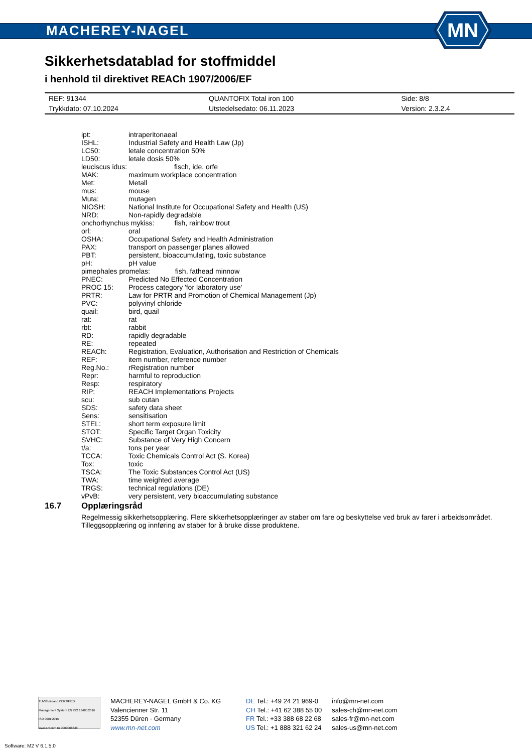MACHEREY-NAGEL
MN
Sikkerhetsdatablad for stoffmiddel
i henhold til direktivet REACh 1907/2006/EF
| REF: 91344 | QUANTOFIX Total iron 100 | Side: 8/8 |
| Trykkdato: 07.10.2024 | Utstedelsedato: 06.11.2023 | Version: 2.3.2.4 |
| ipt: | intraperitonaeal |
| ISHL: | Industrial Safety and Health Law (Jp) |
| LC50: | letale concentration 50% |
| LD50: | letale dosis 50% |
| leuciscus idus: fisch, ide, orfe | |
| MAK: | maximum workplace concentration |
| Met: | Metall |
| mus: | mouse |
| Muta: | mutagen |
| NIOSH: | National Institute for Occupational Safety and Health (US) |
| NRD: | Non-rapidly degradable |
| onchorhynchus mykiss: fish, rainbow trout | |
| orl: | oral |
| OSHA: | Occupational Safety and Health Administration |
| PAX: | transport on passenger planes allowed |
| PBT: | persistent, bioaccumulating, toxic substance |
| pH: | pH value |
| pimephales promelas: fish, fathead minnow | |
| PNEC: | Predicted No Effected Concentration |
| PROC 15: | Process category 'for laboratory use' |
| PRTR: | Law for PRTR and Promotion of Chemical Management (Jp) |
| PVC: | polyvinyl chloride |
| quail: | bird, quail |
| rat: | rat |
| rbt: | rabbit |
| RD: | rapidly degradable |
| RE: | repeated |
| REACh: | Registration, Evaluation, Authorisation and Restriction of Chemicals |
| REF: | item number, reference number |
| Reg.No.: | rRegistration number |
| Repr: | harmful to reproduction |
| Resp: | respiratory |
| RIP: | REACH Implementations Projects |
| scu: | sub cutan |
| SDS: | safety data sheet |
| Sens: | sensitisation |
| STEL: | short term exposure limit |
| STOT: | Specific Target Organ Toxicity |
| SVHC: | Substance of Very High Concern |
| t/a: | tons per year |
| TCCA: | Toxic Chemicals Control Act (S. Korea) |
| Tox: | toxic |
| TSCA: | The Toxic Substances Control Act (US) |
| TWA: | time weighted average |
| TRGS: | technical regulations (DE) |
| vPvB: | very persistent, very bioaccumulating substance |
16.7 Opplæringsråd
Regelmessig sikkerhetsopplæring. Flere sikkerhetsopplæringer av staber om fare og beskyttelse ved bruk av farer i arbeidsområdet. Tilleggsopplæring og innføring av staber for å bruke disse produktene.
TÜVRheinland CERTIFIED
Management System EN ISO 13485:2016 ISO 9001:2015
www.tuv.com ID 9000008338
MACHEREY-NAGEL GmbH & Co. KG
Valencienner Str. 11
52355 Düren · Germany
www.mn-net.com
DE Tel.: +49 24 21 969-0
CH Tel.: +41 62 388 55 00
FR Tel.: +33 388 68 22 68
US Tel.: +1 888 321 62 24
info@mn-net.com
sales-ch@mn-net.com
sales-fr@mn-net.com
sales-us@mn-net.com
Software: M2 V 6.1.5.0